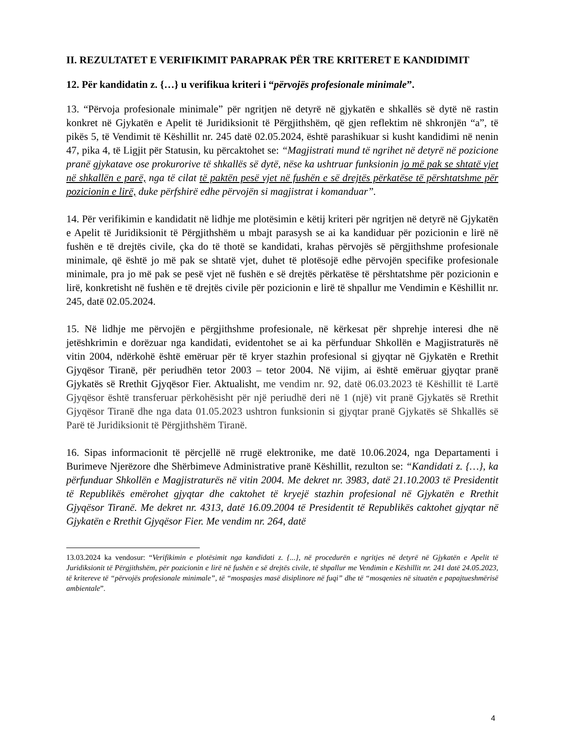II. REZULTATET E VERIFIKIMIT PARAPRAK PËR TRE KRITERET E KANDIDIMIT
12. Për kandidatin z. {…} u verifikua kriteri i “përvojës profesionale minimale”.
13. “Përvoja profesionale minimale” për ngritjen në detyrë në gjykatën e shkallës së dytë në rastin konkret në Gjykatën e Apelit të Juridiksionit të Përgjithshëm, që gjen reflektim në shkronjën “a”, të pikës 5, të Vendimit të Këshillit nr. 245 datë 02.05.2024, është parashikuar si kusht kandidimi në nenin 47, pika 4, të Ligjit për Statusin, ku përcaktohet se: “Magjistrati mund të ngrihet në detyrë në pozicione pranë gjykatave ose prokurorive të shkallës së dytë, nëse ka ushtruar funksionin jo më pak se shtatë vjet në shkallën e parë, nga të cilat të paktën pesë vjet në fushën e së drejtës përkatëse të përshtatshme për pozicionin e lirë, duke përfshirë edhe përvojën si magjistrat i komanduar”.
14. Për verifikimin e kandidatit në lidhje me plotësimin e këtij kriteri për ngritjen në detyrë në Gjykatën e Apelit të Juridiksionit të Përgjithshëm u mbajt parasysh se ai ka kandiduar për pozicionin e lirë në fushën e të drejtës civile, çka do të thotë se kandidati, krahas përvojës së përgjithshme profesionale minimale, që është jo më pak se shtatë vjet, duhet të plotësojë edhe përvojën specifike profesionale minimale, pra jo më pak se pesë vjet në fushën e së drejtës përkatëse të përshtatshme për pozicionin e lirë, konkretisht në fushën e të drejtës civile për pozicionin e lirë të shpallur me Vendimin e Këshillit nr. 245, datë 02.05.2024.
15. Në lidhje me përvojën e përgjithshme profesionale, në kërkesat për shprehje interesi dhe në jetëshkrimin e dorëzuar nga kandidati, evidentohet se ai ka përfunduar Shkollën e Magjistraturës në vitin 2004, ndërkohë është emëruar për të kryer stazhin profesional si gjyqtar në Gjykatën e Rrethit Gjyqësor Tiranë, për periudhën tetor 2003 – tetor 2004. Në vijim, ai është emëruar gjyqtar pranë Gjykatës së Rrethit Gjyqësor Fier. Aktualisht, me vendim nr. 92, datë 06.03.2023 të Këshillit të Lartë Gjyqësor është transferuar përkohësisht për një periudhë deri në 1 (një) vit pranë Gjykatës së Rrethit Gjyqësor Tiranë dhe nga data 01.05.2023 ushtron funksionin si gjyqtar pranë Gjykatës së Shkallës së Parë të Juridiksionit të Përgjithshëm Tiranë.
16. Sipas informacionit të përcjellë në rrugë elektronike, me datë 10.06.2024, nga Departamenti i Burimeve Njerëzore dhe Shërbimeve Administrative pranë Këshillit, rezulton se: “Kandidati z. {…}, ka përfunduar Shkollën e Magjistraturës në vitin 2004. Me dekret nr. 3983, datë 21.10.2003 të Presidentit të Republikës emërohet gjyqtar dhe caktohet të kryejë stazhin profesional në Gjykatën e Rrethit Gjyqësor Tiranë. Me dekret nr. 4313, datë 16.09.2004 të Presidentit të Republikës caktohet gjyqtar në Gjykatën e Rrethit Gjyqësor Fier. Me vendim nr. 264, datë
13.03.2024 ka vendosur: “Verifikimin e plotësimit nga kandidati z. {...}, në procedurën e ngritjes në detyrë në Gjykatën e Apelit të Juridiksionit të Përgjithshëm, për pozicionin e lirë në fushën e së drejtës civile, të shpallur me Vendimin e Këshillit nr. 241 datë 24.05.2023, të kritereve të “përvojës profesionale minimale”, të “mospasjes masë disiplinore në fuqi” dhe të “mosqenies në situatën e papajtueshmërisë ambientale”.
4